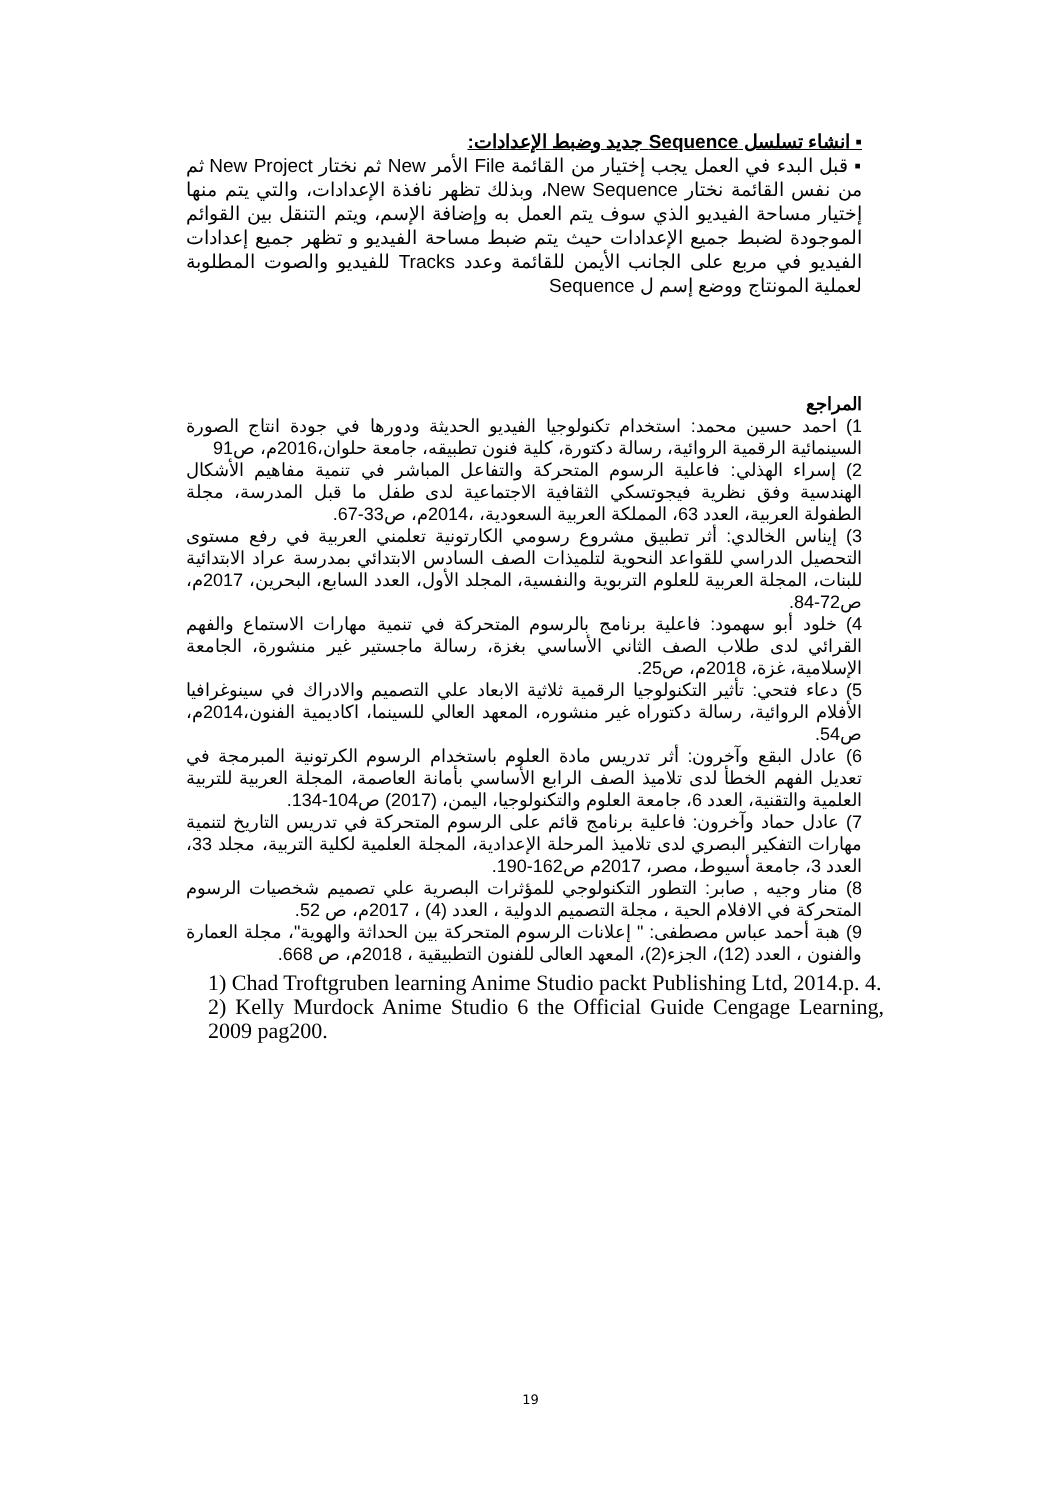▪ انشاء تسلسل Sequence جديد وضبط الإعدادات:
▪ قبل البدء في العمل يجب إختيار من القائمة File الأمر New ثم نختار New Project ثم من نفس القائمة نختار New Sequence، وبذلك تظهر نافذة الإعدادات، والتي يتم منها إختيار مساحة الفيديو الذي سوف يتم العمل به وإضافة الإسم، ويتم التنقل بين القوائم الموجودة لضبط جميع الإعدادات حيث يتم ضبط مساحة الفيديو و تظهر جميع إعدادات الفيديو في مربع على الجانب الأيمن للقائمة وعدد Tracks للفيديو والصوت المطلوبة لعملية المونتاج ووضع إسم ل Sequence
المراجع
1) احمد حسين محمد: استخدام تكنولوجيا الفيديو الحديثة ودورها في جودة انتاج الصورة السينمائية الرقمية الروائية، رسالة دكتورة، كلية فنون تطبيقه، جامعة حلوان،2016م، ص91
2) إسراء الهذلي: فاعلية الرسوم المتحركة والتفاعل المباشر في تنمية مفاهيم الأشكال الهندسية وفق نظرية فيجوتسكي الثقافية الاجتماعية لدى طفل ما قبل المدرسة، مجلة الطفولة العربية، العدد 63، المملكة العربية السعودية، ،2014م، ص33-67.
3) إيناس الخالدي: أثر تطبيق مشروع رسومي الكارتونية تعلمني العربية في رفع مستوى التحصيل الدراسي للقواعد النحوية لتلميذات الصف السادس الابتدائي بمدرسة عراد الابتدائية للبنات، المجلة العربية للعلوم التربوية والنفسية، المجلد الأول، العدد السابع، البحرين، 2017م، ص72-84.
4) خلود أبو سهمود: فاعلية برنامج بالرسوم المتحركة في تنمية مهارات الاستماع والفهم القرائي لدى طلاب الصف الثاني الأساسي بغزة، رسالة ماجستير غير منشورة، الجامعة الإسلامية، غزة، 2018م، ص25.
5) دعاء فتحي: تأثير التكنولوجيا الرقمية ثلاثية الابعاد علي التصميم والادراك في سينوغرافيا الأفلام الروائية، رسالة دكتوراه غير منشوره، المعهد العالي للسينما، اكاديمية الفنون،2014م، ص54.
6) عادل البقع وآخرون: أثر تدريس مادة العلوم باستخدام الرسوم الكرتونية المبرمجة في تعديل الفهم الخطأ لدى تلاميذ الصف الرابع الأساسي بأمانة العاصمة، المجلة العربية للتربية العلمية والتقنية، العدد 6، جامعة العلوم والتكنولوجيا، اليمن، (2017) ص104-134.
7) عادل حماد وآخرون: فاعلية برنامج قائم على الرسوم المتحركة في تدريس التاريخ لتنمية مهارات التفكير البصري لدى تلاميذ المرحلة الإعدادية، المجلة العلمية لكلية التربية، مجلد 33، العدد 3، جامعة أسيوط، مصر، 2017م ص162-190.
8) منار وجيه , صابر: التطور التكنولوجي للمؤثرات البصرية علي تصميم شخصيات الرسوم المتحركة في الافلام الحية ، مجلة التصميم الدولية ، العدد (4) ، 2017م، ص 52.
9) هبة أحمد عباس مصطفى: " إعلانات الرسوم المتحركة بين الحداثة والهوية"، مجلة العمارة والفنون ، العدد (12)، الجزء(2)، المعهد العالى للفنون التطبيقية ، 2018م، ص 668.
1) Chad Troftgruben learning Anime Studio packt Publishing Ltd, 2014.p. 4.
2) Kelly Murdock Anime Studio 6 the Official Guide Cengage Learning, 2009 pag200.
19